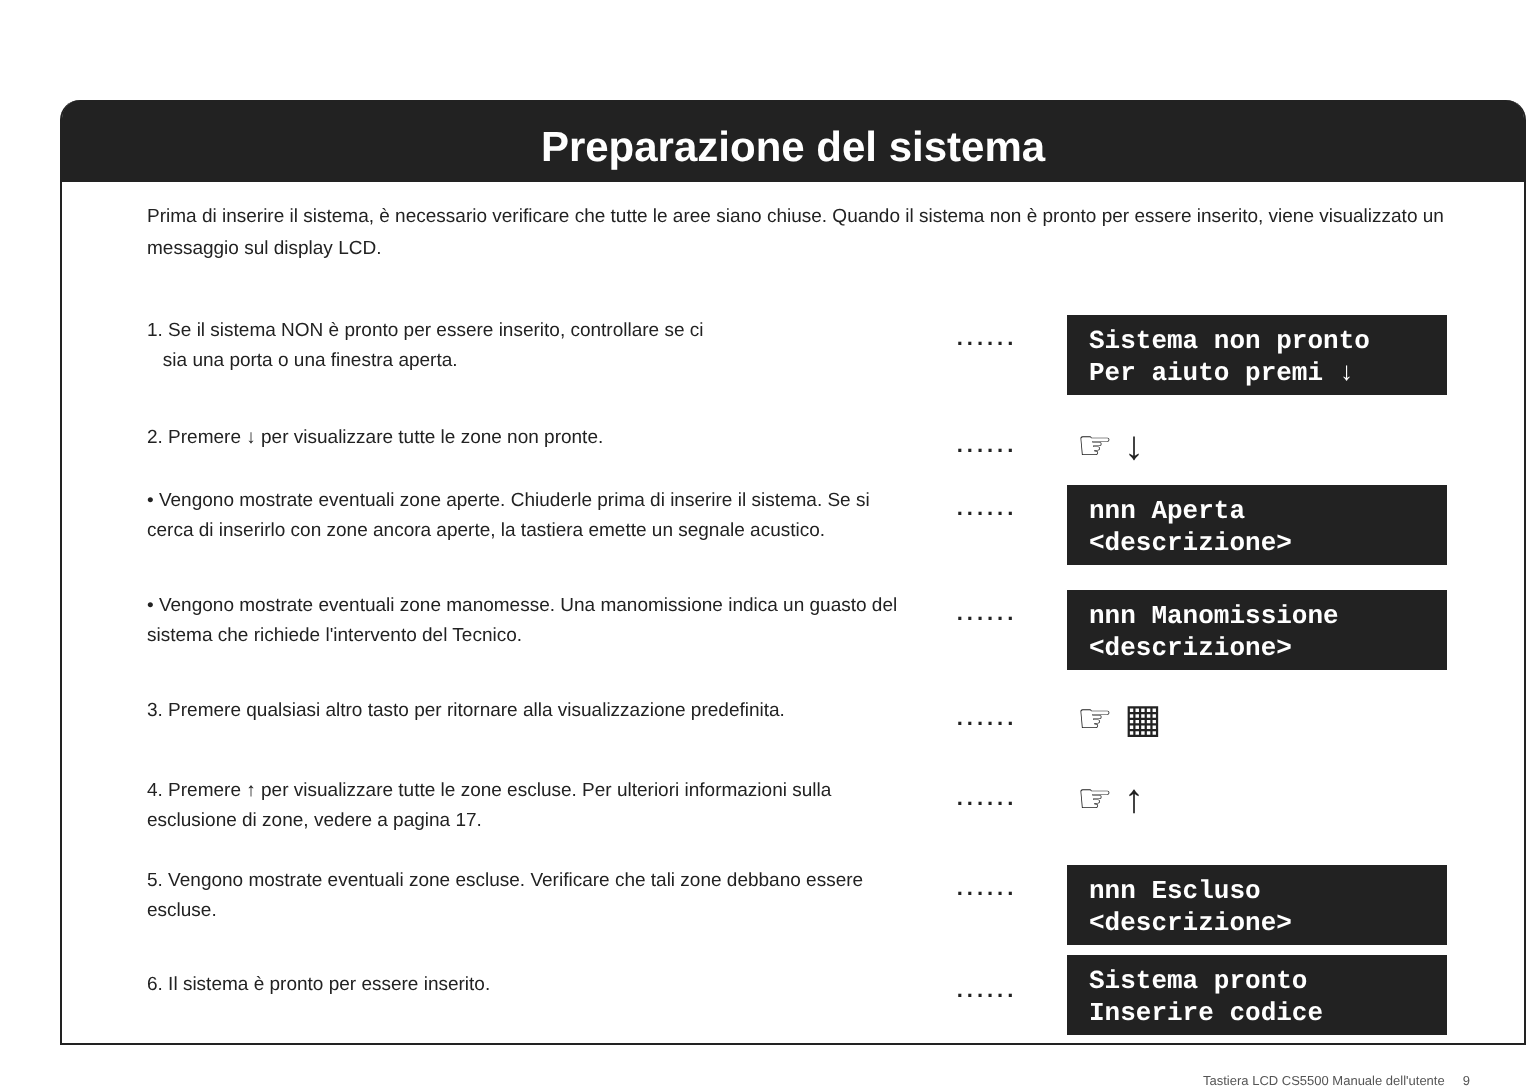Preparazione del sistema
Prima di inserire il sistema, è necessario verificare che tutte le aree siano chiuse. Quando il sistema non è pronto per essere inserito, viene visualizzato un messaggio sul display LCD.
1. Se il sistema NON è pronto per essere inserito, controllare se ci
sia una porta o una finestra aperta.
......
Sistema non pronto Per aiuto premi ↓
2. Premere ↓ per visualizzare tutte le zone non pronte.
......
☞ ↓
• Vengono mostrate eventuali zone aperte. Chiuderle prima di inserire il sistema. Se si cerca di inserirlo con zone ancora aperte, la tastiera emette un segnale acustico.
......
nnn Aperta <descrizione>
• Vengono mostrate eventuali zone manomesse. Una manomissione indica un guasto del sistema che richiede l'intervento del Tecnico.
......
nnn Manomissione <descrizione>
3. Premere qualsiasi altro tasto per ritornare alla visualizzazione predefinita.
......
☞ ▦
4. Premere ↑ per visualizzare tutte le zone escluse. Per ulteriori informazioni sulla esclusione di zone, vedere a pagina 17.
......
☞ ↑
5. Vengono mostrate eventuali zone escluse. Verificare che tali zone debbano essere escluse.
......
nnn Escluso <descrizione>
6. Il sistema è pronto per essere inserito.
......
Sistema pronto Inserire codice
Tastiera LCD CS5500 Manuale dell'utente 9